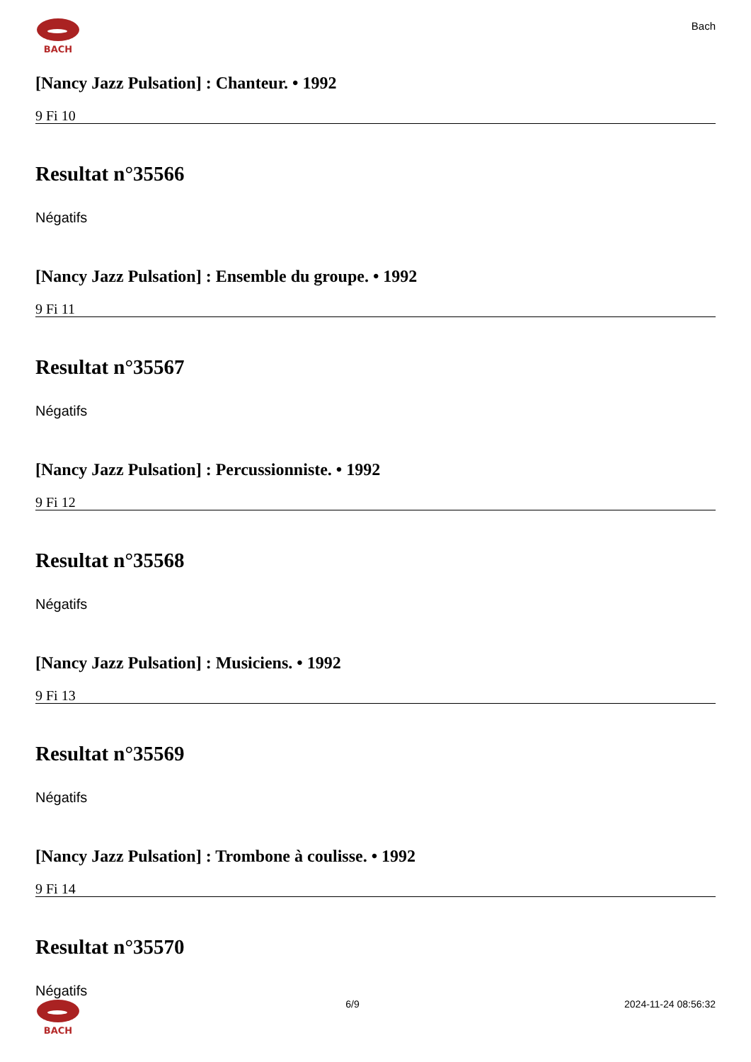BACH
Bach
[Nancy Jazz Pulsation] : Chanteur. • 1992
9 Fi 10
Resultat n°35566
Négatifs
[Nancy Jazz Pulsation] : Ensemble du groupe. • 1992
9 Fi 11
Resultat n°35567
Négatifs
[Nancy Jazz Pulsation] : Percussionniste. • 1992
9 Fi 12
Resultat n°35568
Négatifs
[Nancy Jazz Pulsation] : Musiciens. • 1992
9 Fi 13
Resultat n°35569
Négatifs
[Nancy Jazz Pulsation] : Trombone à coulisse. • 1992
9 Fi 14
Resultat n°35570
Négatifs
BACH 6/9 2024-11-24 08:56:32